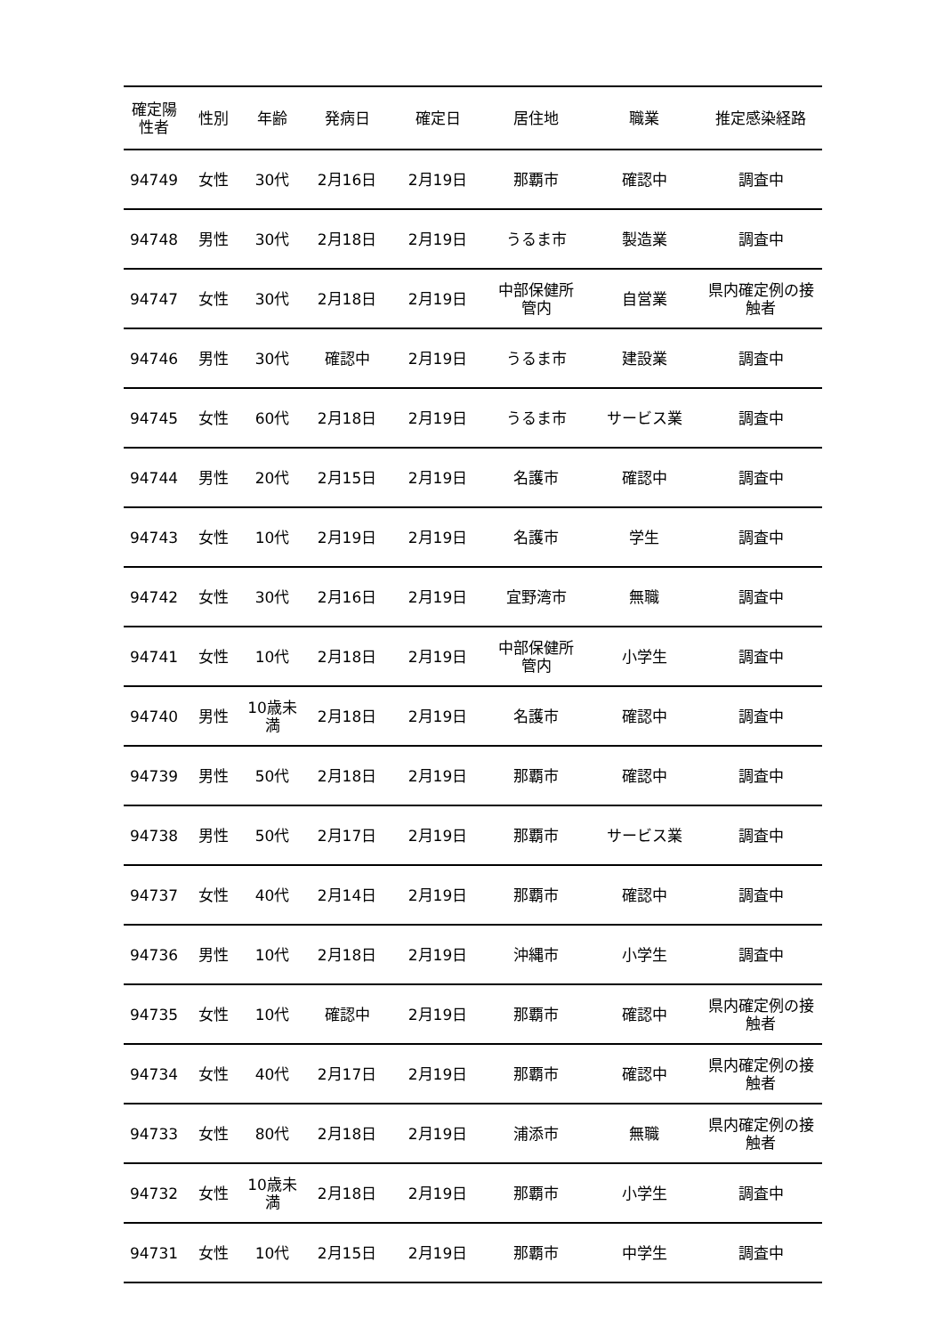| 確定陽 性者 | 性別 | 年齢 | 発病日 | 確定日 | 居住地 | 職業 | 推定感染経路 |
| --- | --- | --- | --- | --- | --- | --- | --- |
| 94749 | 女性 | 30代 | 2月16日 | 2月19日 | 那覇市 | 確認中 | 調査中 |
| 94748 | 男性 | 30代 | 2月18日 | 2月19日 | うるま市 | 製造業 | 調査中 |
| 94747 | 女性 | 30代 | 2月18日 | 2月19日 | 中部保健所 管内 | 自営業 | 県内確定例の接 触者 |
| 94746 | 男性 | 30代 | 確認中 | 2月19日 | うるま市 | 建設業 | 調査中 |
| 94745 | 女性 | 60代 | 2月18日 | 2月19日 | うるま市 | サービス業 | 調査中 |
| 94744 | 男性 | 20代 | 2月15日 | 2月19日 | 名護市 | 確認中 | 調査中 |
| 94743 | 女性 | 10代 | 2月19日 | 2月19日 | 名護市 | 学生 | 調査中 |
| 94742 | 女性 | 30代 | 2月16日 | 2月19日 | 宜野湾市 | 無職 | 調査中 |
| 94741 | 女性 | 10代 | 2月18日 | 2月19日 | 中部保健所 管内 | 小学生 | 調査中 |
| 94740 | 男性 | 10歳未 満 | 2月18日 | 2月19日 | 名護市 | 確認中 | 調査中 |
| 94739 | 男性 | 50代 | 2月18日 | 2月19日 | 那覇市 | 確認中 | 調査中 |
| 94738 | 男性 | 50代 | 2月17日 | 2月19日 | 那覇市 | サービス業 | 調査中 |
| 94737 | 女性 | 40代 | 2月14日 | 2月19日 | 那覇市 | 確認中 | 調査中 |
| 94736 | 男性 | 10代 | 2月18日 | 2月19日 | 沖縄市 | 小学生 | 調査中 |
| 94735 | 女性 | 10代 | 確認中 | 2月19日 | 那覇市 | 確認中 | 県内確定例の接 触者 |
| 94734 | 女性 | 40代 | 2月17日 | 2月19日 | 那覇市 | 確認中 | 県内確定例の接 触者 |
| 94733 | 女性 | 80代 | 2月18日 | 2月19日 | 浦添市 | 無職 | 県内確定例の接 触者 |
| 94732 | 女性 | 10歳未 満 | 2月18日 | 2月19日 | 那覇市 | 小学生 | 調査中 |
| 94731 | 女性 | 10代 | 2月15日 | 2月19日 | 那覇市 | 中学生 | 調査中 |